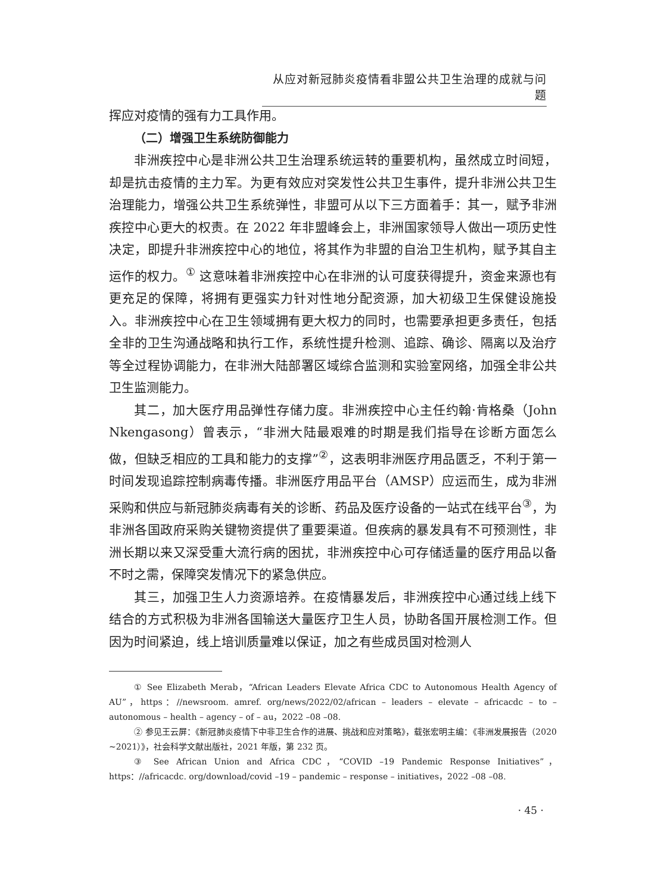从应对新冠肺炎疫情看非盟公共卫生治理的成就与问题
挥应对疫情的强有力工具作用。
（二）增强卫生系统防御能力
非洲疾控中心是非洲公共卫生治理系统运转的重要机构，虽然成立时间短，却是抗击疫情的主力军。为更有效应对突发性公共卫生事件，提升非洲公共卫生治理能力，增强公共卫生系统弹性，非盟可从以下三方面着手：其一，赋予非洲疾控中心更大的权责。在 2022 年非盟峰会上，非洲国家领导人做出一项历史性决定，即提升非洲疾控中心的地位，将其作为非盟的自治卫生机构，赋予其自主运作的权力。<sup>①</sup> 这意味着非洲疾控中心在非洲的认可度获得提升，资金来源也有更充足的保障，将拥有更强实力针对性地分配资源，加大初级卫生保健设施投入。非洲疾控中心在卫生领域拥有更大权力的同时，也需要承担更多责任，包括全非的卫生沟通战略和执行工作，系统性提升检测、追踪、确诊、隔离以及治疗等全过程协调能力，在非洲大陆部署区域综合监测和实验室网络，加强全非公共卫生监测能力。
其二，加大医疗用品弹性存储力度。非洲疾控中心主任约翰·肯格桑（John Nkengasong）曾表示，“非洲大陆最艰难的时期是我们指导在诊断方面怎么做，但缺乏相应的工具和能力的支撑”<sup>②</sup>，这表明非洲医疗用品匮乏，不利于第一时间发现追踪控制病毒传播。非洲医疗用品平台（AMSP）应运而生，成为非洲采购和供应与新冠肺炎病毒有关的诊断、药品及医疗设备的一站式在线平台<sup>③</sup>，为非洲各国政府采购关键物资提供了重要渠道。但疾病的暴发具有不可预测性，非洲长期以来又深受重大流行病的困扰，非洲疾控中心可存储适量的医疗用品以备不时之需，保障突发情况下的紧急供应。
其三，加强卫生人力资源培养。在疫情暴发后，非洲疾控中心通过线上线下结合的方式积极为非洲各国输送大量医疗卫生人员，协助各国开展检测工作。但因为时间紧迫，线上培训质量难以保证，加之有些成员国对检测人
① See Elizabeth Merab，“African Leaders Elevate Africa CDC to Autonomous Health Agency of AU”，https：//newsroom. amref. org/news/2022/02/african – leaders – elevate – africacdc – to – autonomous – health – agency – of – au，2022 –08 –08.
② 参见王云屏：《新冠肺炎疫情下中非卫生合作的进展、挑战和应对策略》，载张宏明主编：《非洲发展报告（2020 ~2021）》，社会科学文献出版社，2021 年版，第 232 页。
③ See African Union and Africa CDC，“COVID –19 Pandemic Response Initiatives”，https：//africacdc. org/download/covid –19 – pandemic – response – initiatives，2022 –08 –08.
· 45 ·